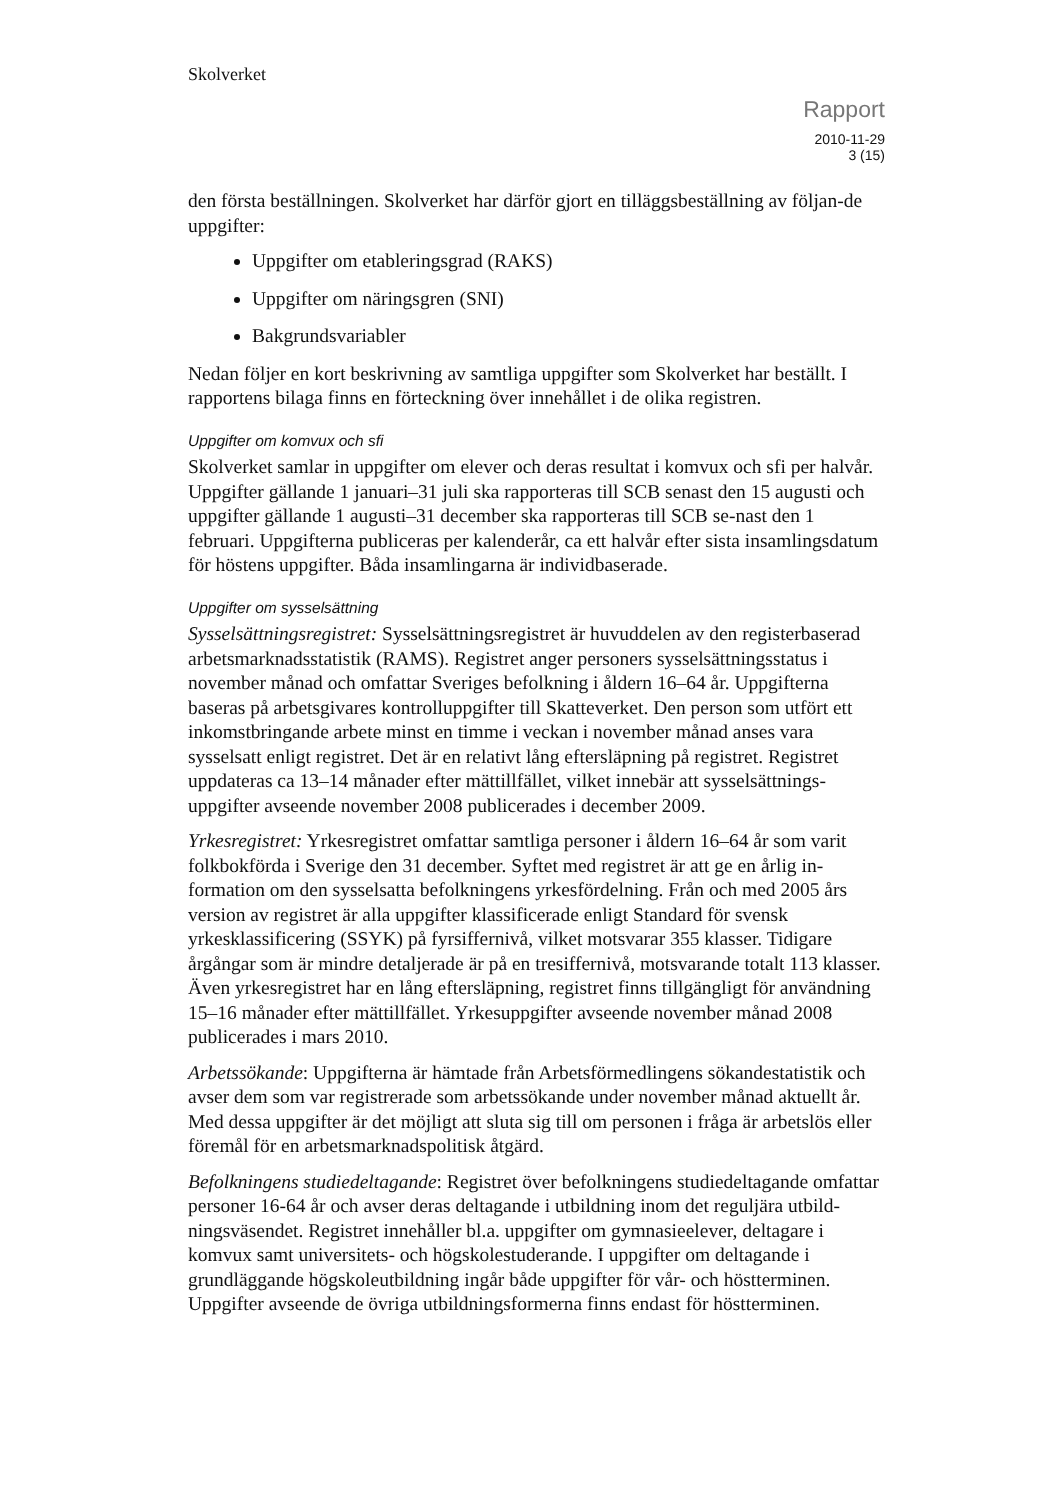Skolverket
Rapport
2010-11-29
3 (15)
den första beställningen. Skolverket har därför gjort en tilläggsbeställning av följan-de uppgifter:
Uppgifter om etableringsgrad (RAKS)
Uppgifter om näringsgren (SNI)
Bakgrundsvariabler
Nedan följer en kort beskrivning av samtliga uppgifter som Skolverket har beställt. I rapportens bilaga finns en förteckning över innehållet i de olika registren.
Uppgifter om komvux och sfi
Skolverket samlar in uppgifter om elever och deras resultat i komvux och sfi per halvår. Uppgifter gällande 1 januari–31 juli ska rapporteras till SCB senast den 15 augusti och uppgifter gällande 1 augusti–31 december ska rapporteras till SCB se-nast den 1 februari. Uppgifterna publiceras per kalenderår, ca ett halvår efter sista insamlingsdatum för höstens uppgifter. Båda insamlingarna är individbaserade.
Uppgifter om sysselsättning
Sysselsättningsregistret: Sysselsättningsregistret är huvuddelen av den registerbaserad arbetsmarknadsstatistik (RAMS). Registret anger personers sysselsättningsstatus i november månad och omfattar Sveriges befolkning i åldern 16–64 år. Uppgifterna baseras på arbetsgivares kontrolluppgifter till Skatteverket. Den person som utfört ett inkomstbringande arbete minst en timme i veckan i november månad anses vara sysselsatt enligt registret. Det är en relativt lång eftersläpning på registret. Registret uppdateras ca 13–14 månader efter mättillfället, vilket innebär att sysselsättnings-uppgifter avseende november 2008 publicerades i december 2009.
Yrkesregistret: Yrkesregistret omfattar samtliga personer i åldern 16–64 år som varit folkbokförda i Sverige den 31 december. Syftet med registret är att ge en årlig in-formation om den sysselsatta befolkningens yrkesfördelning. Från och med 2005 års version av registret är alla uppgifter klassificerade enligt Standard för svensk yrkesklassificering (SSYK) på fyrsiffernivå, vilket motsvarar 355 klasser. Tidigare årgångar som är mindre detaljerade är på en tresiffernivå, motsvarande totalt 113 klasser. Även yrkesregistret har en lång eftersläpning, registret finns tillgängligt för användning 15–16 månader efter mättillfället. Yrkesuppgifter avseende november månad 2008 publicerades i mars 2010.
Arbetssökande: Uppgifterna är hämtade från Arbetsförmedlingens sökandestatistik och avser dem som var registrerade som arbetssökande under november månad aktuellt år. Med dessa uppgifter är det möjligt att sluta sig till om personen i fråga är arbetslös eller föremål för en arbetsmarknadspolitisk åtgärd.
Befolkningens studiedeltagande: Registret över befolkningens studiedeltagande omfattar personer 16-64 år och avser deras deltagande i utbildning inom det reguljära utbild-ningsväsendet. Registret innehåller bl.a. uppgifter om gymnasieelever, deltagare i komvux samt universitets- och högskolestuderande. I uppgifter om deltagande i grundläggande högskoleutbildning ingår både uppgifter för vår- och höstterminen. Uppgifter avseende de övriga utbildningsformerna finns endast för höstterminen.